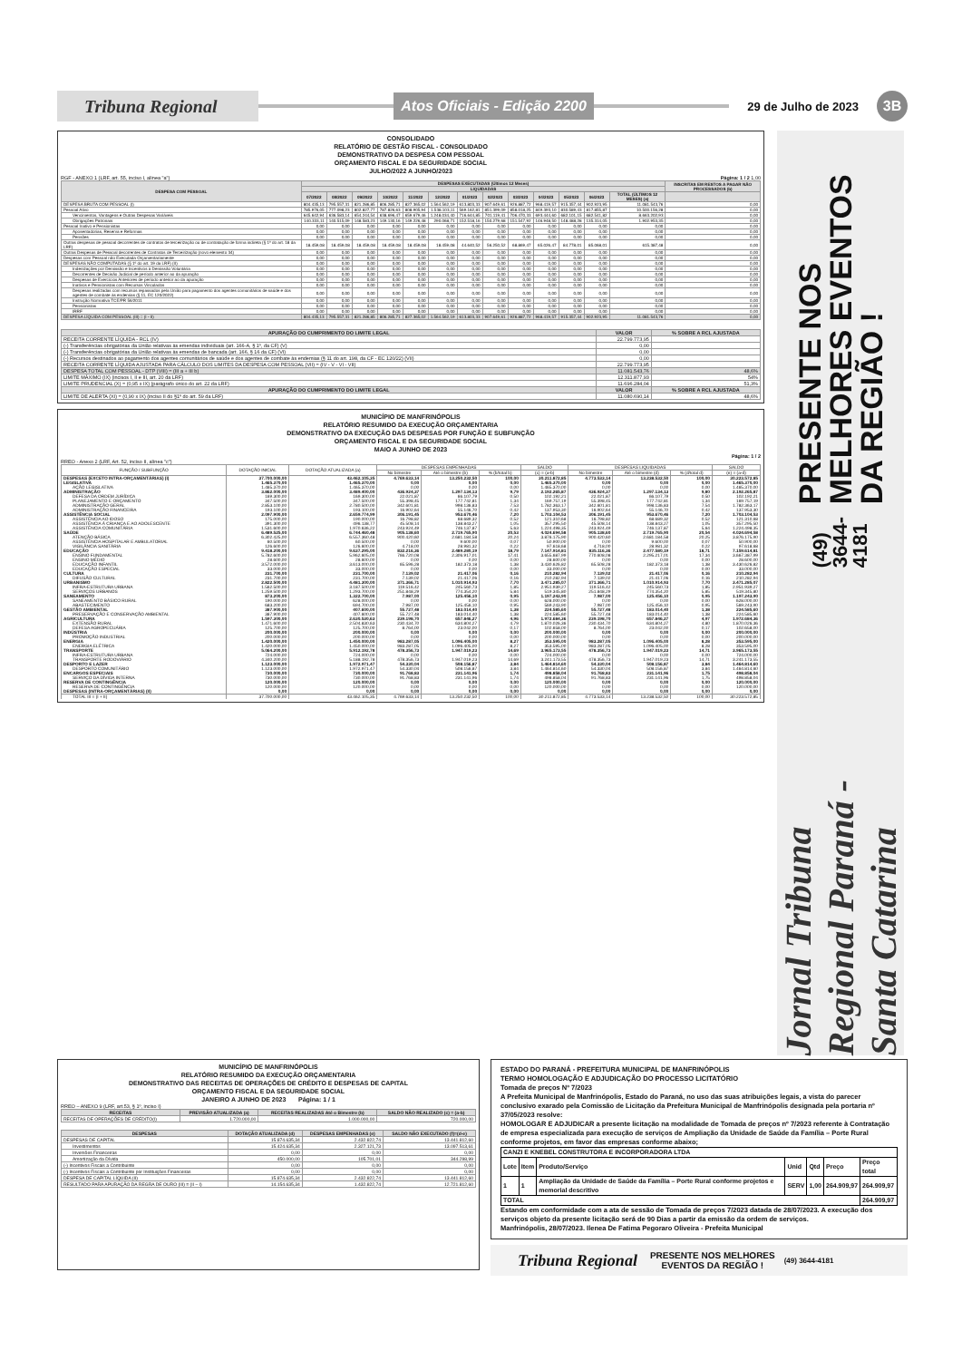Tribuna Regional
Atos Oficiais - Edição 2200
29 de Julho de 2023
3B
CONSOLIDADO
RELATÓRIO DE GESTÃO FISCAL - CONSOLIDADO
DEMONSTRATIVO DA DESPESA COM PESSOAL
ORÇAMENTO FISCAL E DA SEGURIDADE SOCIAL
JULHO/2022 A JUNHO/2023
RGF - ANEXO 1 (LRF, art. 55, inciso I, alínea "a") Página: 1 / 2 1,00
| DESPESA COM PESSOAL | DESPESAS EXECUTADAS (Últimos 12 Meses) | | | | | | | | | | | | | INSCRITAS EM RESTOS A PAGAR NÃO PROCESSADOS (b) |
| --- | --- | --- | --- | --- | --- | --- | --- | --- | --- | --- | --- | --- | --- | --- |
| | LIQUIDADAS | | | | | | | | | | | | | |
| | 07/2022 | 08/2022 | 09/2022 | 10/2022 | 11/2022 | 12/2022 | 01/2023 | 02/2023 | 03/2023 | 04/2023 | 05/2023 | 06/2023 | TOTAL (ÚLTIMOS 12 MESES) (a) | |
| DESPESA BRUTA COM PESSOAL (I) | 804.435,13 | 795.557,31 | 821.286,85 | 806.285,71 | 827.365,02 | 1.564.562,19 | 613.803,33 | 907.649,61 | 926.887,72 | 968.419,57 | 915.357,44 | 902.923,95 | 11.081.543,76 | 0,00 |
| Pessoal Ativo | 785.976,05 | 777.098,23 | 802.827,77 | 787.826,63 | 808.905,94 | 1.538.103,11 | 569.162,81 | 851.399,09 | 858.018,25 | 849.393,10 | 830.589,43 | 817.855,87 | 10.500.156,28 | 0,00 |
| Vencimentos, Vantagens e Outras Despesas Variáveis | 645.642,94 | 636.583,14 | 654.244,54 | 638.696,47 | 659.679,46 | 1.248.034,40 | 716.644,85 | 701.119,41 | 706.470,33 | 693.444,60 | 682.101,15 | 682.541,82 | 8.663.202,93 | 0,00 |
| Obrigações Patronais | 140.333,11 | 140.515,09 | 148.583,23 | 149.130,16 | 149.226,48 | 290.068,71 | 152.518,16 | 150.279,68 | 151.547,92 | 146.948,50 | 148.488,28 | 135.314,05 | 1.902.953,35 | 0,00 |
| Pessoal Inativo e Pensionistas | 0,00 | 0,00 | 0,00 | 0,00 | 0,00 | 0,00 | 0,00 | 0,00 | 0,00 | 0,00 | 0,00 | 0,00 | 0,00 | 0,00 |
| Aposentadorias, Reserva e Reformas | 0,00 | 0,00 | 0,00 | 0,00 | 0,00 | 0,00 | 0,00 | 0,00 | 0,00 | 0,00 | 0,00 | 0,00 | 0,00 | 0,00 |
| Pensões | 0,00 | 0,00 | 0,00 | 0,00 | 0,00 | 0,00 | 0,00 | 0,00 | 0,00 | 0,00 | 0,00 | 0,00 | 0,00 | 0,00 |
| Outras despesas de pessoal decorrentes de contratos de terceirização ou de contratação de forma indireta (§ 1º do art. 18 da LRF) | 18.459,08 | 18.459,08 | 18.459,08 | 18.459,08 | 18.459,08 | 18.459,08 | 44.640,52 | 56.250,52 | 68.869,47 | 65.026,47 | 84.778,01 | 85.068,01 | 615.387,48 | 0,00 |
| Outras Despesas de Pessoal decorrentes de Contratos de Terceirização (novo elemento 34) | 0,00 | 0,00 | 0,00 | 0,00 | 0,00 | 0,00 | 0,00 | 0,00 | 0,00 | 0,00 | 0,00 | 0,00 | 0,00 | 0,00 |
| Despesas com Pessoal não Executada Orçamentariamente | 0,00 | 0,00 | 0,00 | 0,00 | 0,00 | 0,00 | 0,00 | 0,00 | 0,00 | 0,00 | 0,00 | 0,00 | 0,00 | 0,00 |
| DESPESAS NÃO COMPUTADAS (§ 1º do art. 19 da LRF) (II) | 0,00 | 0,00 | 0,00 | 0,00 | 0,00 | 0,00 | 0,00 | 0,00 | 0,00 | 0,00 | 0,00 | 0,00 | 0,00 | 0,00 |
| Indenizações por Demissão e Incentivos à Demissão Voluntária | 0,00 | 0,00 | 0,00 | 0,00 | 0,00 | 0,00 | 0,00 | 0,00 | 0,00 | 0,00 | 0,00 | 0,00 | 0,00 | 0,00 |
| Decorrentes de Decisão Judicial de período anterior ao da apuração | 0,00 | 0,00 | 0,00 | 0,00 | 0,00 | 0,00 | 0,00 | 0,00 | 0,00 | 0,00 | 0,00 | 0,00 | 0,00 | 0,00 |
| Despesas de Exercícios Anteriores de período anterior ao da apuração | 0,00 | 0,00 | 0,00 | 0,00 | 0,00 | 0,00 | 0,00 | 0,00 | 0,00 | 0,00 | 0,00 | 0,00 | 0,00 | 0,00 |
| Inativos e Pensionistas com Recursos Vinculados | 0,00 | 0,00 | 0,00 | 0,00 | 0,00 | 0,00 | 0,00 | 0,00 | 0,00 | 0,00 | 0,00 | 0,00 | 0,00 | 0,00 |
| Despesas realizadas com recursos repassados pela União para pagamento dos agentes comunitários de saúde e dos agentes de combate às endemias (§ 11, EC 120/2022) | 0,00 | 0,00 | 0,00 | 0,00 | 0,00 | 0,00 | 0,00 | 0,00 | 0,00 | 0,00 | 0,00 | 0,00 | 0,00 | 0,00 |
| Instrução Normativa TCE/PR 56/2011 | 0,00 | 0,00 | 0,00 | 0,00 | 0,00 | 0,00 | 0,00 | 0,00 | 0,00 | 0,00 | 0,00 | 0,00 | 0,00 | 0,00 |
| Pensionistas | 0,00 | 0,00 | 0,00 | 0,00 | 0,00 | 0,00 | 0,00 | 0,00 | 0,00 | 0,00 | 0,00 | 0,00 | 0,00 | 0,00 |
| IRRF | 0,00 | 0,00 | 0,00 | 0,00 | 0,00 | 0,00 | 0,00 | 0,00 | 0,00 | 0,00 | 0,00 | 0,00 | 0,00 | 0,00 |
| DESPESA LÍQUIDA COM PESSOAL (III) = (I - II) | 804.435,13 | 795.557,31 | 821.286,85 | 806.285,71 | 827.365,02 | 1.564.562,19 | 613.803,33 | 907.649,61 | 926.887,72 | 968.419,57 | 915.357,44 | 902.923,95 | 11.081.543,76 | 0,00 |
| APURAÇÃO DO CUMPRIMENTO DO LIMITE LEGAL | VALOR | % SOBRE A RCL AJUSTADA |
| --- | --- | --- |
| RECEITA CORRENTE LÍQUIDA - RCL (IV) | 22.799.773,95 | |
| (-) Transferências obrigatórias da União relativas às emendas individuais (art. 166-A, § 1º, da CF) (V) | 0,00 | |
| (-) Transferências obrigatórias da União relativas às emendas de bancada (art. 166, § 16 da CF) (VI) | 0,00 | |
| (-) Recursos destinados ao pagamento dos agentes comunitários de saúde e dos agentes de combate às endemias (§ 11 do art. 198, da CF - EC 120/22) (VII) | 0,00 | |
| RECEITA CORRENTE LÍQUIDA AJUSTADA PARA CÁLCULO DOS LIMITES DA DESPESA COM PESSOAL (VII) = (IV - V - VI - VII) | 22.799.773,95 | |
| DESPESA TOTAL COM PESSOAL - DTP (VIII) = (III a + III b) | 11.081.543,76 | 48,6% |
| LIMITE MÁXIMO (IX) (incisos I, II e III, art. 20 da LRF) | 12.311.877,93 | 54% |
| LIMITE PRUDENCIAL (X) = (0,95 x IX) (parágrafo único do art. 22 da LRF) | 11.696.284,04 | 51,3% |
| APURAÇÃO DO CUMPRIMENTO DO LIMITE LEGAL | VALOR | % SOBRE A RCL AJUSTADA |
| LIMITE DE ALERTA (XI) = (0,90 x IX) (inciso II do §1º do art. 59 da LRF) | 11.080.690,14 | 48,6% |
MUNICÍPIO DE MANFRINÓPOLIS
RELATÓRIO RESUMIDO DA EXECUÇÃO ORÇAMENTARIA
DEMONSTRATIVO DA EXECUÇÃO DAS DESPESAS POR FUNÇÃO E SUBFUNÇÃO
ORÇAMENTO FISCAL E DA SEGURIDADE SOCIAL
MAIO A JUNHO DE 2023
Página: 1 / 2
RREO - Anexo 2 (LRF, Art. 52, inciso II, alínea "c")
| FUNÇÃO / SUBFUNÇÃO | DOTAÇÃO INICIAL | DOTAÇÃO ATUALIZADA (a) | DESPESAS EMPENHADAS | | | SALDO | DESPESAS LIQUIDADAS | | | SALDO |
| --- | --- | --- | --- | --- | --- | --- | --- | --- | --- | --- |
| | | | No bimestre | Até o bimestre (b) | % (b/total b) | (c) = (a-b) | No bimestre | Até o bimestre (d) | % (d/total d) | (e) = (a-d) |
| DESPESAS (EXCETO INTRA-ORÇAMENTÁRIAS) (I) | 37.700.000,00 | 43.462.105,35 | 4.769.633,14 | 13.250.232,50 | 100,00 | 30.211.872,85 | 4.773.533,14 | 13.238.532,50 | 100,00 | 30.223.572,85 |
| LEGISLATIVA | 1.465.370,00 | 1.465.370,00 | 0,00 | 0,00 | 0,00 | 1.465.370,00 | 0,00 | 0,00 | 0,00 | 1.465.370,00 |
| AÇÃO LEGISLATIVA | 1.465.370,00 | 1.465.370,00 | 0,00 | 0,00 | 0,00 | 1.465.370,00 | 0,00 | 0,00 | 0,00 | 1.465.370,00 |
| ADMINISTRAÇÃO | 3.862.000,00 | 3.489.400,00 | 436.924,37 | 1.297.134,13 | 9,79 | 2.192.265,87 | 436.924,37 | 1.297.134,13 | 9,80 | 2.192.265,87 |
| DEFESA DA ORDEM JURÍDICA | 169.300,00 | 169.300,00 | 22.021,87 | 66.107,79 | 0,50 | 102.192,21 | 22.021,87 | 66.107,79 | 0,50 | 102.192,21 |
| PLANEJAMENTO E ORÇAMENTO | 347.500,00 | 347.500,00 | 55.398,45 | 177.742,81 | 1,34 | 169.757,19 | 55.398,45 | 177.742,81 | 1,34 | 169.757,19 |
| ADMINISTRAÇÃO GERAL | 2.853.100,00 | 2.780.500,00 | 342.601,81 | 998.136,83 | 7,53 | 1.782.363,17 | 342.601,81 | 998.136,83 | 7,54 | 1.782.363,17 |
| ADMINISTRAÇÃO FINANCEIRA | 193.100,00 | 193.100,00 | 16.902,64 | 55.146,70 | 0,42 | 137.953,30 | 16.902,64 | 55.146,70 | 0,42 | 137.953,30 |
| ASSISTÊNCIA SOCIAL | 2.097.900,00 | 2.659.774,99 | 306.191,45 | 953.670,46 | 7,20 | 1.703.104,53 | 306.191,45 | 953.670,46 | 7,20 | 1.703.104,53 |
| ASSISTÊNCIA AO IDOSO | 175.000,00 | 190.000,00 | 16.798,82 | 68.689,32 | 0,52 | 121.310,68 | 16.798,82 | 68.689,32 | 0,52 | 121.310,68 |
| ASSISTÊNCIA À CRIANÇA E AO ADOLESCENTE | 391.300,00 | 496.138,77 | 45.508,14 | 138.843,27 | 1,05 | 357.295,50 | 45.508,14 | 138.843,27 | 1,05 | 357.295,50 |
| ASSISTÊNCIA COMUNITÁRIA | 1.531.600,00 | 1.970.636,22 | 243.924,49 | 746.137,87 | 5,63 | 1.224.498,35 | 243.924,49 | 746.137,87 | 5,64 | 1.224.498,35 |
| SAÚDE | 6.489.525,00 | 6.744.460,48 | 905.138,60 | 2.719.765,90 | 20,53 | 4.024.694,58 | 905.138,60 | 2.719.765,90 | 20,54 | 4.024.694,58 |
| ATENÇÃO BÁSICA | 6.302.425,00 | 6.557.360,48 | 900.420,60 | 2.681.184,58 | 20,24 | 3.876.175,90 | 900.420,60 | 2.681.184,58 | 20,25 | 3.876.175,90 |
| ASSISTÊNCIA HOSPITALAR E AMBULATORIAL | 60.500,00 | 60.500,00 | 0,00 | 9.600,00 | 0,07 | 50.900,00 | 0,00 | 9.600,00 | 0,07 | 50.900,00 |
| VIGILÂNCIA SANITÁRIA | 126.600,00 | 126.600,00 | 4.718,00 | 28.981,32 | 0,22 | 97.618,68 | 4.718,00 | 28.981,32 | 0,22 | 97.618,68 |
| EDUCAÇÃO | 9.418.200,00 | 9.637.295,00 | 832.216,36 | 2.489.280,19 | 18,79 | 7.147.914,81 | 835.116,36 | 2.477.580,19 | 18,71 | 7.159.614,81 |
| ENSINO FUNDAMENTAL | 5.782.600,00 | 5.962.605,00 | 766.720,08 | 2.306.917,01 | 17,41 | 3.655.687,99 | 770.608,08 | 2.295.217,01 | 17,34 | 3.667.387,99 |
| ENSINO MÉDIO | 28.600,00 | 28.600,00 | 0,00 | 0,00 | 0,00 | 28.600,00 | 0,00 | 0,00 | 0,00 | 28.600,00 |
| EDUCAÇÃO INFANTIL | 3.572.000,00 | 3.613.000,00 | 65.596,28 | 182.373,18 | 1,38 | 3.430.626,82 | 65.508,28 | 182.373,18 | 1,38 | 3.430.626,82 |
| EDUCAÇÃO ESPECIAL | 33.000,00 | 33.000,00 | 0,00 | 0,00 | 0,00 | 33.000,00 | 0,00 | 0,00 | 0,00 | 33.000,00 |
| CULTURA | 231.700,00 | 231.700,00 | 7.139,02 | 21.417,06 | 0,16 | 210.282,94 | 7.139,02 | 21.417,06 | 0,16 | 210.282,94 |
| DIFUSÃO CULTURAL | 231.700,00 | 231.700,00 | 7.139,02 | 21.417,06 | 0,16 | 210.282,94 | 7.139,02 | 21.417,06 | 0,16 | 210.282,94 |
| URBANISMO | 2.822.500,00 | 4.481.300,00 | 371.366,71 | 1.010.914,93 | 7,70 | 3.471.285,07 | 371.366,71 | 1.010.914,93 | 7,70 | 3.471.285,07 |
| INFRA-ESTRUTURA URBANA | 1.562.500,00 | 3.187.500,00 | 119.516,42 | 245.560,73 | 1,85 | 2.951.939,27 | 119.516,42 | 245.560,73 | 1,85 | 2.951.939,27 |
| SERVIÇOS URBANOS | 1.259.500,00 | 1.293.700,00 | 251.848,29 | 774.354,20 | 5,84 | 519.345,80 | 251.848,29 | 774.354,20 | 5,85 | 519.345,80 |
| SANEAMENTO | 873.200,00 | 1.322.700,00 | 7.987,00 | 125.456,10 | 0,95 | 1.197.243,90 | 7.987,00 | 125.456,10 | 0,95 | 1.197.243,90 |
| SANEAMENTO BÁSICO RURAL | 190.000,00 | 628.000,00 | 0,00 | 0,00 | 0,00 | 628.000,00 | 0,00 | 0,00 | 0,00 | 628.000,00 |
| ABASTECIMENTO | 683.200,00 | 694.700,00 | 7.987,00 | 125.456,10 | 0,95 | 569.243,90 | 7.987,00 | 125.456,10 | 0,95 | 569.243,90 |
| GESTÃO AMBIENTAL | 387.900,00 | 407.600,00 | 55.727,48 | 183.014,40 | 1,38 | 224.585,60 | 55.727,48 | 183.014,40 | 1,38 | 224.585,60 |
| PRESERVAÇÃO E CONSERVAÇÃO AMBIENTAL | 387.900,00 | 407.600,00 | 55.727,48 | 183.014,40 | 1,38 | 224.585,60 | 55.727,48 | 183.014,40 | 1,38 | 224.585,60 |
| AGRICULTURA | 1.597.300,00 | 2.630.530,63 | 239.198,70 | 657.846,27 | 4,96 | 1.972.684,36 | 239.198,70 | 657.846,27 | 4,97 | 1.972.684,36 |
| EXTENSÃO RURAL | 1.471.600,00 | 2.504.830,63 | 230.434,70 | 634.804,27 | 4,79 | 1.870.026,36 | 230.434,70 | 634.804,27 | 4,80 | 1.870.026,36 |
| DEFESA AGROPECUÁRIA | 125.700,00 | 125.700,00 | 8.764,00 | 23.042,00 | 0,17 | 102.658,00 | 8.764,00 | 23.042,00 | 0,17 | 102.658,00 |
| INDÚSTRIA | 200.000,00 | 200.000,00 | 0,00 | 0,00 | 0,00 | 200.000,00 | 0,00 | 0,00 | 0,00 | 200.000,00 |
| PROMOÇÃO INDUSTRIAL | 200.000,00 | 200.000,00 | 0,00 | 0,00 | 0,00 | 200.000,00 | 0,00 | 0,00 | 0,00 | 200.000,00 |
| ENERGIA | 1.420.000,00 | 1.450.000,00 | 983.287,05 | 1.096.405,00 | 8,27 | 353.595,00 | 983.287,05 | 1.096.405,00 | 8,28 | 353.595,00 |
| ENERGIA ELÉTRICA | 1.420.000,00 | 1.450.000,00 | 983.287,05 | 1.096.405,00 | 8,27 | 353.595,00 | 983.287,05 | 1.096.405,00 | 8,28 | 353.595,00 |
| TRANSPORTE | 5.064.200,00 | 5.912.192,78 | 478.356,73 | 1.947.019,23 | 14,69 | 3.965.173,55 | 478.356,73 | 1.947.019,23 | 14,71 | 3.965.173,55 |
| INFRA-ESTRUTURA URBANA | 724.000,00 | 724.000,00 | 0,00 | 0,00 | 0,00 | 724.000,00 | 0,00 | 0,00 | 0,00 | 724.000,00 |
| TRANSPORTE RODOVIÁRIO | 4.340.200,00 | 5.188.192,78 | 478.356,73 | 1.947.019,23 | 14,69 | 3.241.173,55 | 478.356,73 | 1.947.019,23 | 14,71 | 3.241.173,55 |
| DESPORTO E LAZER | 1.123.000,00 | 1.972.971,47 | 54.330,04 | 508.156,87 | 3,84 | 1.464.814,60 | 54.330,04 | 508.156,87 | 3,84 | 1.464.814,60 |
| DESPORTO COMUNITÁRIO | 1.123.000,00 | 1.972.971,47 | 54.330,04 | 508.156,87 | 3,84 | 1.464.814,60 | 54.330,04 | 508.156,87 | 3,84 | 1.464.814,60 |
| ENCARGOS ESPECIAIS | 730.000,00 | 730.000,00 | 91.768,83 | 231.141,96 | 1,74 | 498.858,04 | 91.768,83 | 231.141,96 | 1,75 | 498.858,04 |
| SERVIÇO DA DÍVIDA INTERNA | 730.000,00 | 730.000,00 | 91.768,83 | 231.141,96 | 1,74 | 498.858,04 | 91.768,83 | 231.141,96 | 1,75 | 498.858,04 |
| RESERVA DE CONTINGÊNCIA | 120.000,00 | 120.000,00 | 0,00 | 0,00 | 0,00 | 120.000,00 | 0,00 | 0,00 | 0,00 | 120.000,00 |
| RESERVA DE CONTINGÊNCIA | 120.000,00 | 120.000,00 | 0,00 | 0,00 | 0,00 | 120.000,00 | 0,00 | 0,00 | 0,00 | 120.000,00 |
| DESPESAS (INTRA-ORÇAMENTÁRIAS) (II) | 0,00 | 0,00 | 0,00 | 0,00 | 0,00 | 0,00 | 0,00 | 0,00 | 0,00 | 0,00 |
| TOTAL III = (I + II) | 37.700.000,00 | 43.462.105,35 | 4.769.633,14 | 13.250.232,50 | 100,00 | 30.211.872,85 | 4.773.533,14 | 13.238.532,50 | 100,00 | 30.223.572,85 |
PRESENTE NOS MELHORES EVENTOS DA REGIÃO !
(49) 3644-4181
Jornal Tribuna Regional Paraná - Santa Catarina
MUNICÍPIO DE MANFRINÓPOLIS
RELATÓRIO RESUMIDO DA EXECUÇÃO ORÇAMENTARIA
DEMONSTRATIVO DAS RECEITAS DE OPERAÇÕES DE CRÉDITO E DESPESAS DE CAPITAL
ORÇAMENTO FISCAL E DA SEGURIDADE SOCIAL
JANEIRO A JUNHO DE 2023 Página: 1 / 1
RREO – ANEXO 9 (LRF, art.53, § 1º, inciso I)
| RECEITAS | PREVISÃO ATUALIZADA (a) | RECEITAS REALIZADAS Até o Bimestre (b) | SALDO NÃO REALIZADO (c) = (a-b) |
| --- | --- | --- | --- |
| RECEITAS DE OPERAÇÕES DE CRÉDITO(I) | 1.720.000,00 | 1.000.000,00 | 720.000,00 |
| DESPESAS | DOTAÇÃO ATUALIZADA (d) | DESPESAS EMPENHADAS (e) | SALDO NÃO EXECUTADO (f)=(d-e) |
| --- | --- | --- | --- |
| DESPESAS DE CAPITAL | 15.874.635,34 | 2.432.822,74 | 13.441.812,60 |
| Investimentos | 15.424.635,34 | 2.327.121,73 | 13.097.513,61 |
| Inversões Financeiras | 0,00 | 0,00 | 0,00 |
| Amortização da Dívida | 450.000,00 | 105.701,01 | 344.298,99 |
| (-) Incentivos Fiscais a Contribuinte | 0,00 | 0,00 | 0,00 |
| (-) Incentivos Fiscais a Contribuinte por Instituições Financeiras | 0,00 | 0,00 | 0,00 |
| DESPESA DE CAPITAL LÍQUIDA (II) | 15.874.635,34 | 2.432.822,74 | 13.441.812,60 |
| RESULTADO PARA APURAÇÃO DA REGRA DE OURO (III) = (II – I) | 14.154.635,34 | 1.432.822,74 | 12.721.812,60 |
ESTADO DO PARANÁ - PREFEITURA MUNICIPAL DE MANFRINÓPOLIS
TERMO HOMOLOGAÇÃO E ADJUDICAÇÃO DO PROCESSO LICITATÓRIO
Tomada de preços Nº 7/2023
A Prefeita Municipal de Manfrinópolis, Estado do Paraná, no uso das suas atribuições legais, a vista do parecer conclusivo exarado pela Comissão de Licitação da Prefeitura Municipal de Manfrinópolis designada pela portaria nº 37/05/2023 resolve:
HOMOLOGAR E ADJUDICAR a presente licitação na modalidade de Tomada de preços nº 7/2023 referente à Contratação de empresa especializada para execução de serviços de Ampliação da Unidade de Saúde da Família – Porte Rural conforme projetos, em favor das empresas conforme abaixo;
| CANZI E KNEBEL CONSTRUTORA E INCORPORADORA LTDA | | | | | | |
| Lote | Item | Produto/Serviço | Unid | Qtd | Preço | Preço total |
| 1 | 1 | Ampliação da Unidade de Saúde da Família – Porte Rural conforme projetos e memorial descritivo | SERV | 1,00 | 264.909,97 | 264.909,97 |
| TOTAL | | | | | | 264.909,97 |
Estando em conformidade com a ata de sessão de Tomada de preços 7/2023 datada de 28/07/2023. A execução dos serviços objeto da presente licitação será de 90 Dias a partir da emissão da ordem de serviços.
Manfrinópolis, 28/07/2023. Ilenea De Fatima Pegoraro Oliveira - Prefeita Municipal
Tribuna Regional PRESENTE NOS MELHORES
EVENTOS DA REGIÃO ! (49) 3644-4181